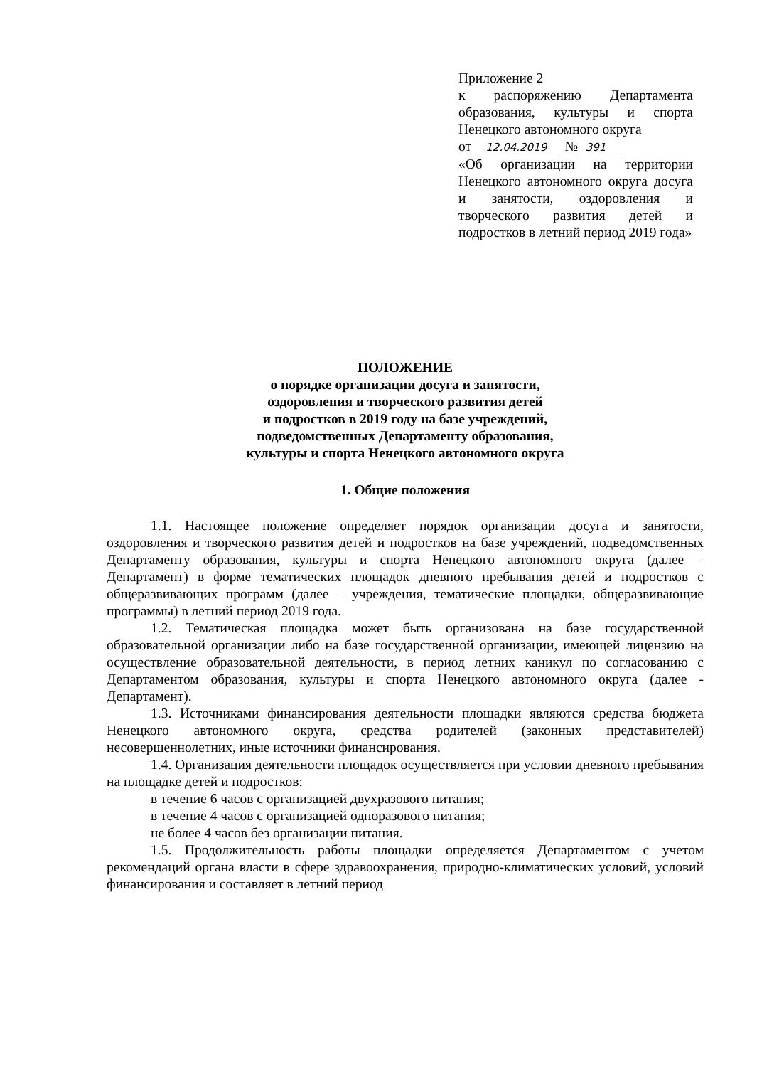Приложение 2
к распоряжению Департамента образования, культуры и спорта Ненецкого автономного округа
от 12.04.2019 № 391
«Об организации на территории Ненецкого автономного округа досуга и занятости, оздоровления и творческого развития детей и подростков в летний период 2019 года»
ПОЛОЖЕНИЕ
о порядке организации досуга и занятости,
оздоровления и творческого развития детей
и подростков в 2019 году на базе учреждений,
подведомственных Департаменту образования,
культуры и спорта Ненецкого автономного округа
1. Общие положения
1.1. Настоящее положение определяет порядок организации досуга и занятости, оздоровления и творческого развития детей и подростков на базе учреждений, подведомственных Департаменту образования, культуры и спорта Ненецкого автономного округа (далее – Департамент) в форме тематических площадок дневного пребывания детей и подростков с общеразвивающих программ (далее – учреждения, тематические площадки, общеразвивающие программы) в летний период 2019 года.
1.2. Тематическая площадка может быть организована на базе государственной образовательной организации либо на базе государственной организации, имеющей лицензию на осуществление образовательной деятельности, в период летних каникул по согласованию с Департаментом образования, культуры и спорта Ненецкого автономного округа (далее - Департамент).
1.3. Источниками финансирования деятельности площадки являются средства бюджета Ненецкого автономного округа, средства родителей (законных представителей) несовершеннолетних, иные источники финансирования.
1.4. Организация деятельности площадок осуществляется при условии дневного пребывания на площадке детей и подростков:
в течение 6 часов с организацией двухразового питания;
в течение 4 часов с организацией одноразового питания;
не более 4 часов без организации питания.
1.5. Продолжительность работы площадки определяется Департаментом с учетом рекомендаций органа власти в сфере здравоохранения, природно-климатических условий, условий финансирования и составляет в летний период